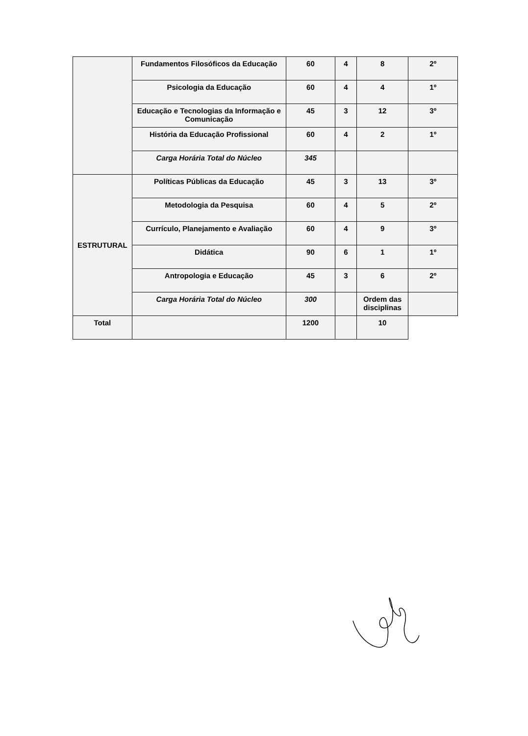| | Fundamentos Filosóficos da Educação | 60 | 4 | 8 | 2º |
| | Psicologia da Educação | 60 | 4 | 4 | 1º |
| | Educação e Tecnologias da Informação e Comunicação | 45 | 3 | 12 | 3º |
| | História da Educação Profissional | 60 | 4 | 2 | 1º |
| | Carga Horária Total do Núcleo | 345 | | | |
| ESTRUTURAL | Políticas Públicas da Educação | 45 | 3 | 13 | 3º |
| | Metodologia da Pesquisa | 60 | 4 | 5 | 2º |
| | Currículo, Planejamento e Avaliação | 60 | 4 | 9 | 3º |
| | Didática | 90 | 6 | 1 | 1º |
| | Antropologia e Educação | 45 | 3 | 6 | 2º |
| | Carga Horária Total do Núcleo | 300 | | Ordem das disciplinas | |
| Total | | 1200 | | 10 | |